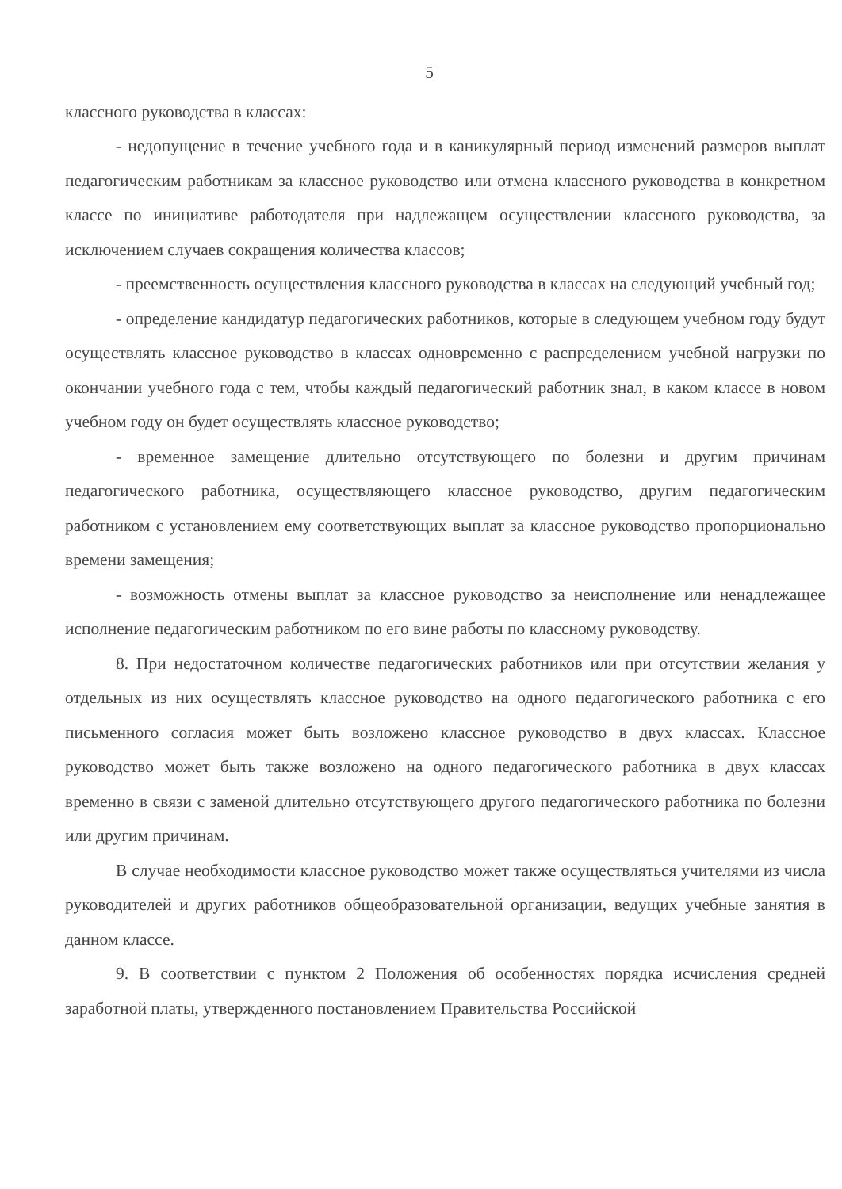5
классного руководства в классах:
- недопущение в течение учебного года и в каникулярный период изменений размеров выплат педагогическим работникам за классное руководство или отмена классного руководства в конкретном классе по инициативе работодателя при надлежащем осуществлении классного руководства, за исключением случаев сокращения количества классов;
- преемственность осуществления классного руководства в классах на следующий учебный год;
- определение кандидатур педагогических работников, которые в следующем учебном году будут осуществлять классное руководство в классах одновременно с распределением учебной нагрузки по окончании учебного года с тем, чтобы каждый педагогический работник знал, в каком классе в новом учебном году он будет осуществлять классное руководство;
- временное замещение длительно отсутствующего по болезни и другим причинам педагогического работника, осуществляющего классное руководство, другим педагогическим работником с установлением ему соответствующих выплат за классное руководство пропорционально времени замещения;
- возможность отмены выплат за классное руководство за неисполнение или ненадлежащее исполнение педагогическим работником по его вине работы по классному руководству.
8. При недостаточном количестве педагогических работников или при отсутствии желания у отдельных из них осуществлять классное руководство на одного педагогического работника с его письменного согласия может быть возложено классное руководство в двух классах. Классное руководство может быть также возложено на одного педагогического работника в двух классах временно в связи с заменой длительно отсутствующего другого педагогического работника по болезни или другим причинам.
В случае необходимости классное руководство может также осуществляться учителями из числа руководителей и других работников общеобразовательной организации, ведущих учебные занятия в данном классе.
9. В соответствии с пунктом 2 Положения об особенностях порядка исчисления средней заработной платы, утвержденного постановлением Правительства Российской